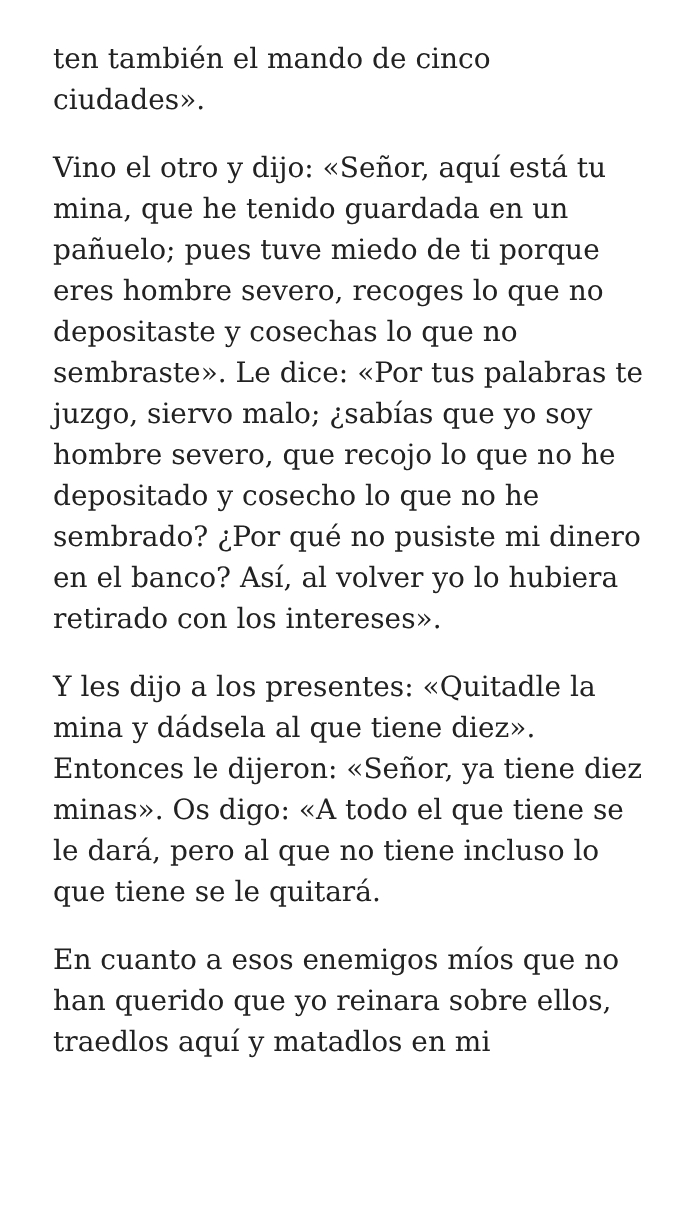ten también el mando de cinco
ciudades».
Vino el otro y dijo: «Señor, aquí está tu mina, que he tenido guardada en un pañuelo; pues tuve miedo de ti porque eres hombre severo, recoges lo que no depositaste y cosechas lo que no sembraste». Le dice: «Por tus palabras te juzgo, siervo malo; ¿sabías que yo soy hombre severo, que recojo lo que no he depositado y cosecho lo que no he sembrado? ¿Por qué no pusiste mi dinero en el banco? Así, al volver yo lo hubiera retirado con los intereses».
Y les dijo a los presentes: «Quitadle la mina y dádsela al que tiene diez». Entonces le dijeron: «Señor, ya tiene diez minas». Os digo: «A todo el que tiene se le dará, pero al que no tiene incluso lo que tiene se le quitará.
En cuanto a esos enemigos míos que no han querido que yo reinara sobre ellos, traedlos aquí y matadlos en mi